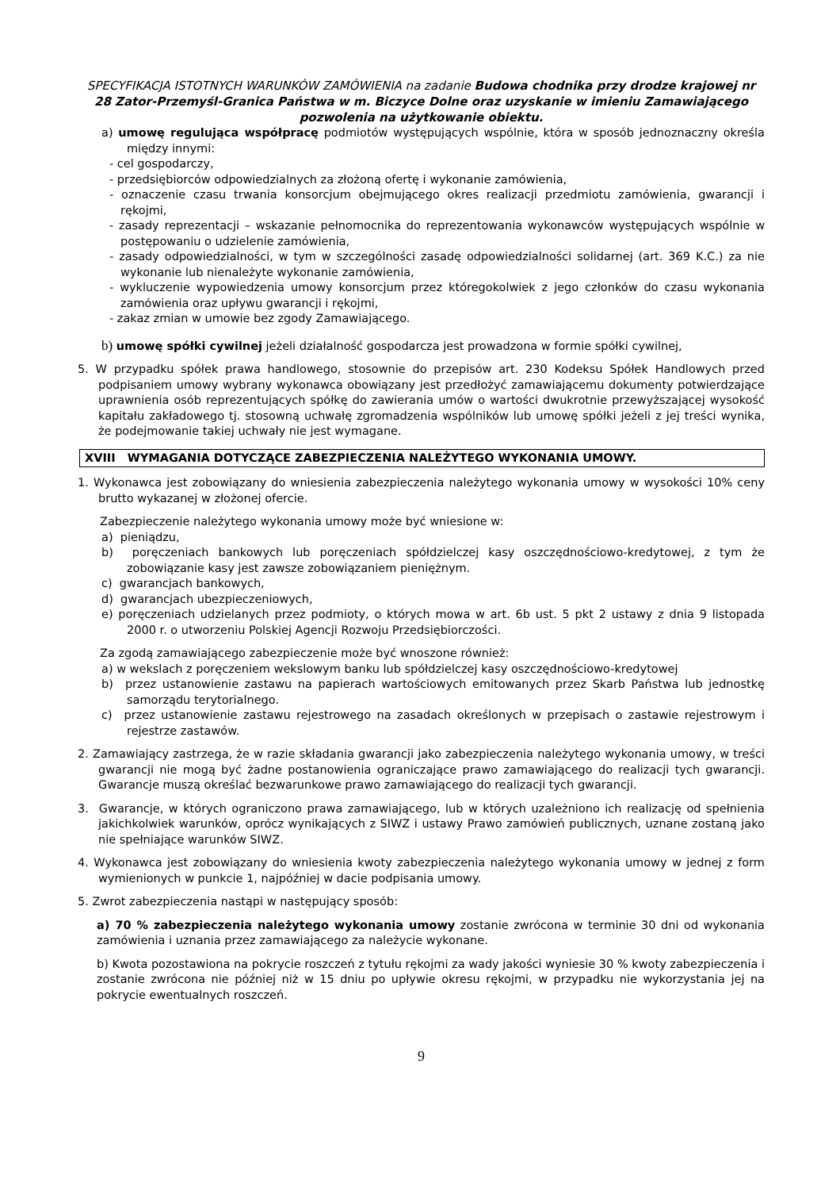SPECYFIKACJA ISTOTNYCH WARUNKÓW ZAMÓWIENIA na zadanie Budowa chodnika przy drodze krajowej nr 28 Zator-Przemyśl-Granica Państwa w m. Biczyce Dolne oraz uzyskanie w imieniu Zamawiającego pozwolenia na użytkowanie obiektu.
a) umowę regulująca współpracę podmiotów występujących wspólnie, która w sposób jednoznaczny określa między innymi:
- cel gospodarczy,
- przedsiębiorców odpowiedzialnych za złożoną ofertę i wykonanie zamówienia,
- oznaczenie czasu trwania konsorcjum obejmującego okres realizacji przedmiotu zamówienia, gwarancji i rękojmi,
- zasady reprezentacji – wskazanie pełnomocnika do reprezentowania wykonawców występujących wspólnie w postępowaniu o udzielenie zamówienia,
- zasady odpowiedzialności, w tym w szczególności zasadę odpowiedzialności solidarnej (art. 369 K.C.) za nie wykonanie lub nienależyte wykonanie zamówienia,
- wykluczenie wypowiedzenia umowy konsorcjum przez któregokolwiek z jego członków do czasu wykonania zamówienia oraz upływu gwarancji i rękojmi,
- zakaz zmian w umowie bez zgody Zamawiającego.
b) umowę spółki cywilnej jeżeli działalność gospodarcza jest prowadzona w formie spółki cywilnej,
5. W przypadku spółek prawa handlowego, stosownie do przepisów art. 230 Kodeksu Spółek Handlowych przed podpisaniem umowy wybrany wykonawca obowiązany jest przedłożyć zamawiającemu dokumenty potwierdzające uprawnienia osób reprezentujących spółkę do zawierania umów o wartości dwukrotnie przewyższającej wysokość kapitału zakładowego tj. stosowną uchwałę zgromadzenia wspólników lub umowę spółki jeżeli z jej treści wynika, że podejmowanie takiej uchwały nie jest wymagane.
XVIII WYMAGANIA DOTYCZĄCE ZABEZPIECZENIA NALEŻYTEGO WYKONANIA UMOWY.
1. Wykonawca jest zobowiązany do wniesienia zabezpieczenia należytego wykonania umowy w wysokości 10% ceny brutto wykazanej w złożonej ofercie.
Zabezpieczenie należytego wykonania umowy może być wniesione w:
a) pieniądzu,
b) poręczeniach bankowych lub poręczeniach spółdzielczej kasy oszczędnościowo-kredytowej, z tym że zobowiązanie kasy jest zawsze zobowiązaniem pieniężnym.
c) gwarancjach bankowych,
d) gwarancjach ubezpieczeniowych,
e) poręczeniach udzielanych przez podmioty, o których mowa w art. 6b ust. 5 pkt 2 ustawy z dnia 9 listopada 2000 r. o utworzeniu Polskiej Agencji Rozwoju Przedsiębiorczości.
Za zgodą zamawiającego zabezpieczenie może być wnoszone również:
a) w wekslach z poręczeniem wekslowym banku lub spółdzielczej kasy oszczędnościowo-kredytowej
b) przez ustanowienie zastawu na papierach wartościowych emitowanych przez Skarb Państwa lub jednostkę samorządu terytorialnego.
c) przez ustanowienie zastawu rejestrowego na zasadach określonych w przepisach o zastawie rejestrowym i rejestrze zastawów.
2. Zamawiający zastrzega, że w razie składania gwarancji jako zabezpieczenia należytego wykonania umowy, w treści gwarancji nie mogą być żadne postanowienia ograniczające prawo zamawiającego do realizacji tych gwarancji. Gwarancje muszą określać bezwarunkowe prawo zamawiającego do realizacji tych gwarancji.
3. Gwarancje, w których ograniczono prawa zamawiającego, lub w których uzależniono ich realizację od spełnienia jakichkolwiek warunków, oprócz wynikających z SIWZ i ustawy Prawo zamówień publicznych, uznane zostaną jako nie spełniające warunków SIWZ.
4. Wykonawca jest zobowiązany do wniesienia kwoty zabezpieczenia należytego wykonania umowy w jednej z form wymienionych w punkcie 1, najpóźniej w dacie podpisania umowy.
5. Zwrot zabezpieczenia nastąpi w następujący sposób:
a) 70 % zabezpieczenia należytego wykonania umowy zostanie zwrócona w terminie 30 dni od wykonania zamówienia i uznania przez zamawiającego za należycie wykonane.
b) Kwota pozostawiona na pokrycie roszczeń z tytułu rękojmi za wady jakości wyniesie 30 % kwoty zabezpieczenia i zostanie zwrócona nie później niż w 15 dniu po upływie okresu rękojmi, w przypadku nie wykorzystania jej na pokrycie ewentualnych roszczeń.
9